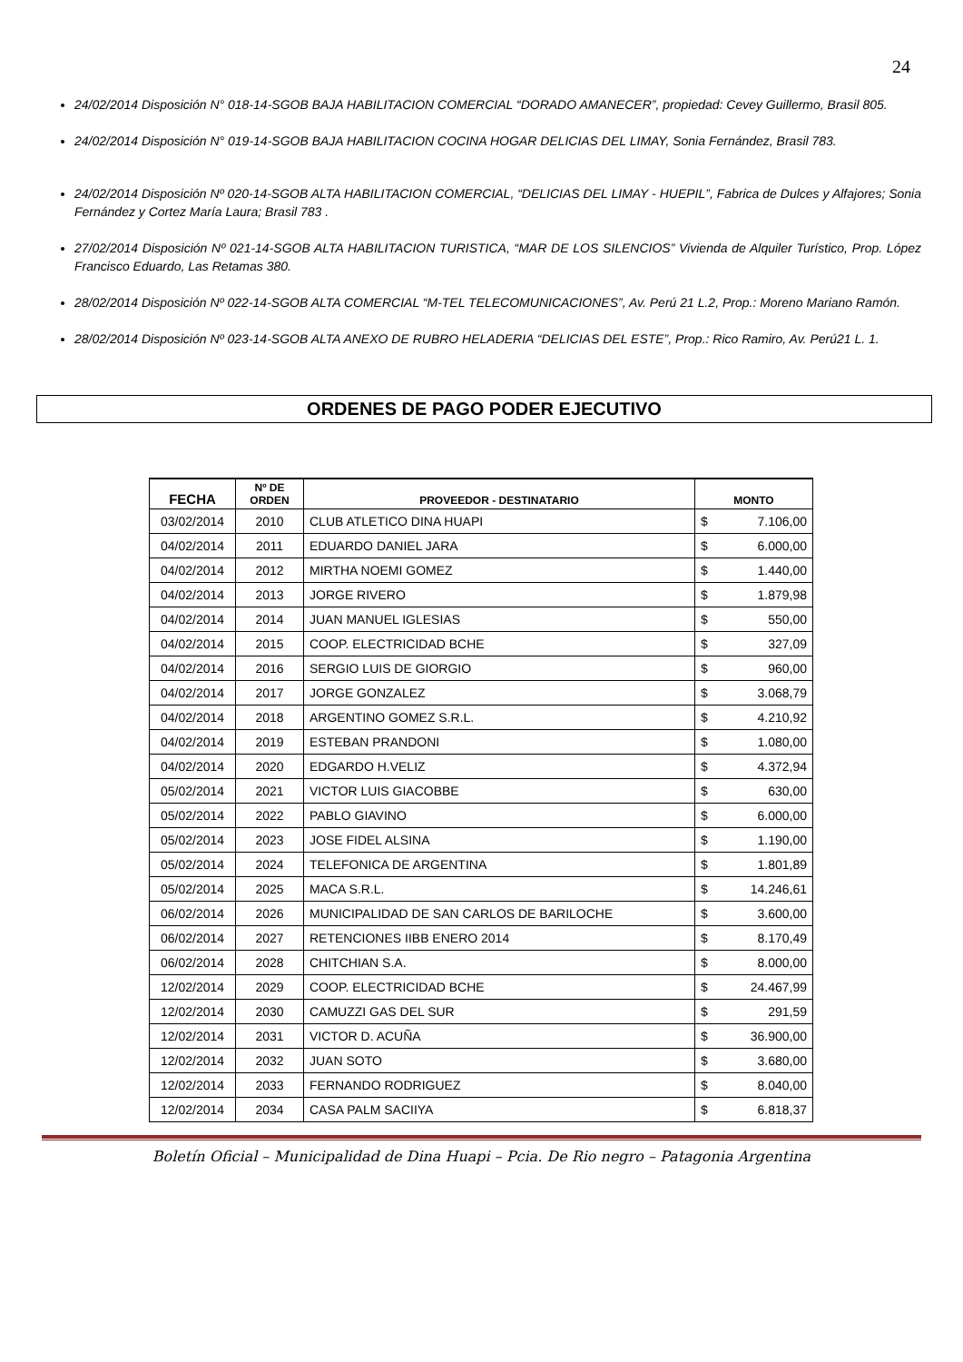24
24/02/2014 Disposición N° 018-14-SGOB BAJA HABILITACION COMERCIAL “DORADO AMANECER”, propiedad: Cevey Guillermo, Brasil 805.
24/02/2014 Disposición N° 019-14-SGOB BAJA HABILITACION COCINA HOGAR DELICIAS DEL LIMAY, Sonia Fernández, Brasil 783.
24/02/2014 Disposición Nº 020-14-SGOB ALTA HABILITACION COMERCIAL, “DELICIAS DEL LIMAY - HUEPIL”, Fabrica de Dulces y Alfajores; Sonia Fernández y Cortez María Laura; Brasil 783 .
27/02/2014 Disposición Nº 021-14-SGOB ALTA HABILITACION TURISTICA, “MAR DE LOS SILENCIOS” Vivienda de Alquiler Turístico, Prop. López Francisco Eduardo, Las Retamas 380.
28/02/2014 Disposición Nº 022-14-SGOB ALTA COMERCIAL “M-TEL TELECOMUNICACIONES”, Av. Perú 21 L.2, Prop.: Moreno Mariano Ramón.
28/02/2014 Disposición Nº 023-14-SGOB ALTA ANEXO DE RUBRO HELADERIA “DELICIAS DEL ESTE”, Prop.: Rico Ramiro, Av. Perú21 L. 1.
ORDENES DE PAGO PODER EJECUTIVO
| FECHA | Nº DE ORDEN | PROVEEDOR - DESTINATARIO | MONTO | |
| --- | --- | --- | --- | --- |
| 03/02/2014 | 2010 | CLUB ATLETICO DINA HUAPI | $ | 7.106,00 |
| 04/02/2014 | 2011 | EDUARDO DANIEL JARA | $ | 6.000,00 |
| 04/02/2014 | 2012 | MIRTHA NOEMI GOMEZ | $ | 1.440,00 |
| 04/02/2014 | 2013 | JORGE RIVERO | $ | 1.879,98 |
| 04/02/2014 | 2014 | JUAN MANUEL IGLESIAS | $ | 550,00 |
| 04/02/2014 | 2015 | COOP. ELECTRICIDAD BCHE | $ | 327,09 |
| 04/02/2014 | 2016 | SERGIO LUIS DE GIORGIO | $ | 960,00 |
| 04/02/2014 | 2017 | JORGE GONZALEZ | $ | 3.068,79 |
| 04/02/2014 | 2018 | ARGENTINO GOMEZ S.R.L. | $ | 4.210,92 |
| 04/02/2014 | 2019 | ESTEBAN PRANDONI | $ | 1.080,00 |
| 04/02/2014 | 2020 | EDGARDO H.VELIZ | $ | 4.372,94 |
| 05/02/2014 | 2021 | VICTOR LUIS GIACOBBE | $ | 630,00 |
| 05/02/2014 | 2022 | PABLO GIAVINO | $ | 6.000,00 |
| 05/02/2014 | 2023 | JOSE FIDEL ALSINA | $ | 1.190,00 |
| 05/02/2014 | 2024 | TELEFONICA DE ARGENTINA | $ | 1.801,89 |
| 05/02/2014 | 2025 | MACA S.R.L. | $ | 14.246,61 |
| 06/02/2014 | 2026 | MUNICIPALIDAD DE SAN CARLOS DE BARILOCHE | $ | 3.600,00 |
| 06/02/2014 | 2027 | RETENCIONES IIBB ENERO 2014 | $ | 8.170,49 |
| 06/02/2014 | 2028 | CHITCHIAN S.A. | $ | 8.000,00 |
| 12/02/2014 | 2029 | COOP. ELECTRICIDAD BCHE | $ | 24.467,99 |
| 12/02/2014 | 2030 | CAMUZZI GAS DEL SUR | $ | 291,59 |
| 12/02/2014 | 2031 | VICTOR D. ACUÑA | $ | 36.900,00 |
| 12/02/2014 | 2032 | JUAN SOTO | $ | 3.680,00 |
| 12/02/2014 | 2033 | FERNANDO RODRIGUEZ | $ | 8.040,00 |
| 12/02/2014 | 2034 | CASA PALM SACIIYA | $ | 6.818,37 |
Boletín Oficial – Municipalidad de Dina Huapi – Pcia. De Rio negro – Patagonia Argentina